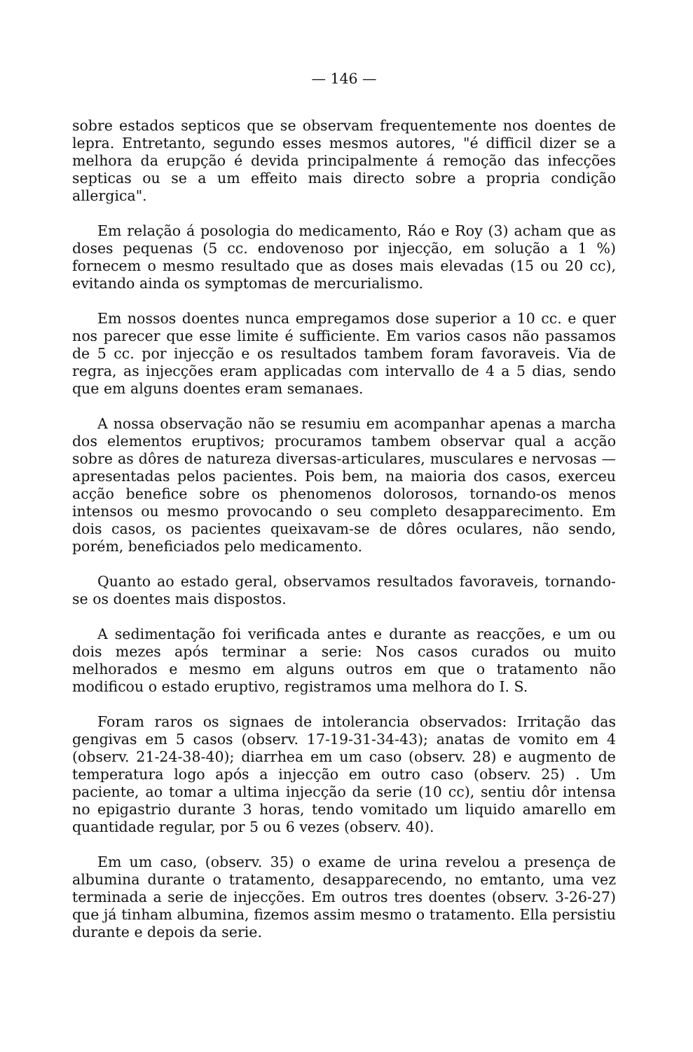— 146 —
sobre estados septicos que se observam frequentemente nos doentes de lepra. Entretanto, segundo esses mesmos autores, "é difficil dizer se a melhora da erupção é devida principalmente á remoção das infecções septicas ou se a um effeito mais directo sobre a propria condição allergica".
Em relação á posologia do medicamento, Ráo e Roy (3) acham que as doses pequenas (5 cc. endovenoso por injecção, em solução a 1 %) fornecem o mesmo resultado que as doses mais elevadas (15 ou 20 cc), evitando ainda os symptomas de mercurialismo.
Em nossos doentes nunca empregamos dose superior a 10 cc. e quer nos parecer que esse limite é sufficiente. Em varios casos não passamos de 5 cc. por injecção e os resultados tambem foram favoraveis. Via de regra, as injecções eram applicadas com intervallo de 4 a 5 dias, sendo que em alguns doentes eram semanaes.
A nossa observação não se resumiu em acompanhar apenas a marcha dos elementos eruptivos; procuramos tambem observar qual a acção sobre as dôres de natureza diversas-articulares, musculares e nervosas — apresentadas pelos pacientes. Pois bem, na maioria dos casos, exerceu acção benefice sobre os phenomenos dolorosos, tornando-os menos intensos ou mesmo provocando o seu completo desapparecimento. Em dois casos, os pacientes queixavam-se de dôres oculares, não sendo, porém, beneficiados pelo medicamento.
Quanto ao estado geral, observamos resultados favoraveis, tornando-se os doentes mais dispostos.
A sedimentação foi verificada antes e durante as reacções, e um ou dois mezes após terminar a serie: Nos casos curados ou muito melhorados e mesmo em alguns outros em que o tratamento não modificou o estado eruptivo, registramos uma melhora do I. S.
Foram raros os signaes de intolerancia observados: Irritação das gengivas em 5 casos (observ. 17-19-31-34-43); anatas de vomito em 4 (observ. 21-24-38-40); diarrhea em um caso (observ. 28) e augmento de temperatura logo após a injecção em outro caso (observ. 25) . Um paciente, ao tomar a ultima injecção da serie (10 cc), sentiu dôr intensa no epigastrio durante 3 horas, tendo vomitado um liquido amarello em quantidade regular, por 5 ou 6 vezes (observ. 40).
Em um caso, (observ. 35) o exame de urina revelou a presença de albumina durante o tratamento, desapparecendo, no emtanto, uma vez terminada a serie de injecções. Em outros tres doentes (observ. 3-26-27) que já tinham albumina, fizemos assim mesmo o tratamento. Ella persistiu durante e depois da serie.